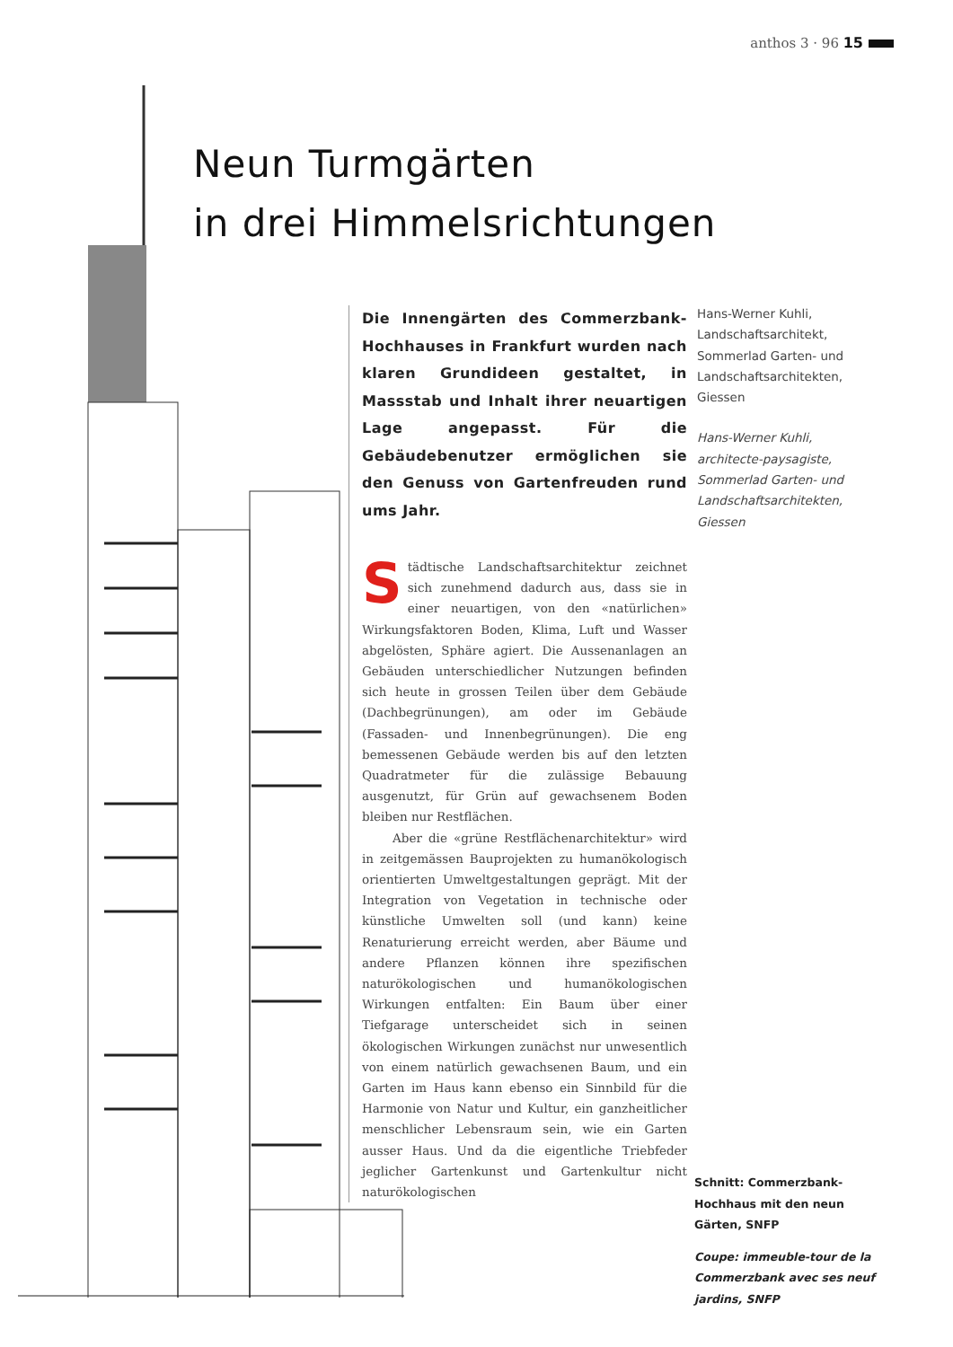anthos 3 · 96 15
Neun Turmgärten
in drei Himmelsrichtungen
Die Innengärten des Commerzbank-Hochhauses in Frankfurt wurden nach klaren Grundideen gestaltet, in Massstab und Inhalt ihrer neuartigen Lage angepasst. Für die Gebäudebenutzer ermöglichen sie den Genuss von Gartenfreuden rund ums Jahr.
Städtische Landschaftsarchitektur zeichnet sich zunehmend dadurch aus, dass sie in einer neuartigen, von den «natürlichen» Wirkungsfaktoren Boden, Klima, Luft und Wasser abgelösten, Sphäre agiert. Die Aussenanlagen an Gebäuden unterschiedlicher Nutzungen befinden sich heute in grossen Teilen über dem Gebäude (Dachbegrünungen), am oder im Gebäude (Fassaden- und Innenbegrünungen). Die eng bemessenen Gebäude werden bis auf den letzten Quadratmeter für die zulässige Bebauung ausgenutzt, für Grün auf gewachsenem Boden bleiben nur Restflächen.
Aber die «grüne Restflächenarchitektur» wird in zeitgemässen Bauprojekten zu humanökologisch orientierten Umweltgestaltungen geprägt. Mit der Integration von Vegetation in technische oder künstliche Umwelten soll (und kann) keine Renaturierung erreicht werden, aber Bäume und andere Pflanzen können ihre spezifischen naturökologischen und humanökologischen Wirkungen entfalten: Ein Baum über einer Tiefgarage unterscheidet sich in seinen ökologischen Wirkungen zunächst nur unwesentlich von einem natürlich gewachsenen Baum, und ein Garten im Haus kann ebenso ein Sinnbild für die Harmonie von Natur und Kultur, ein ganzheitlicher menschlicher Lebensraum sein, wie ein Garten ausser Haus. Und da die eigentliche Triebfeder jeglicher Gartenkunst und Gartenkultur nicht naturökologischen
Hans-Werner Kuhli,
Landschaftsarchitekt,
Sommerlad Garten- und
Landschaftsarchitekten,
Giessen
Hans-Werner Kuhli,
architecte-paysagiste,
Sommerlad Garten- und
Landschaftsarchitekten,
Giessen
Schnitt: Commerzbank-Hochhaus mit den neun Gärten, SNFP
Coupe: immeuble-tour de la Commerzbank avec ses neuf jardins, SNFP